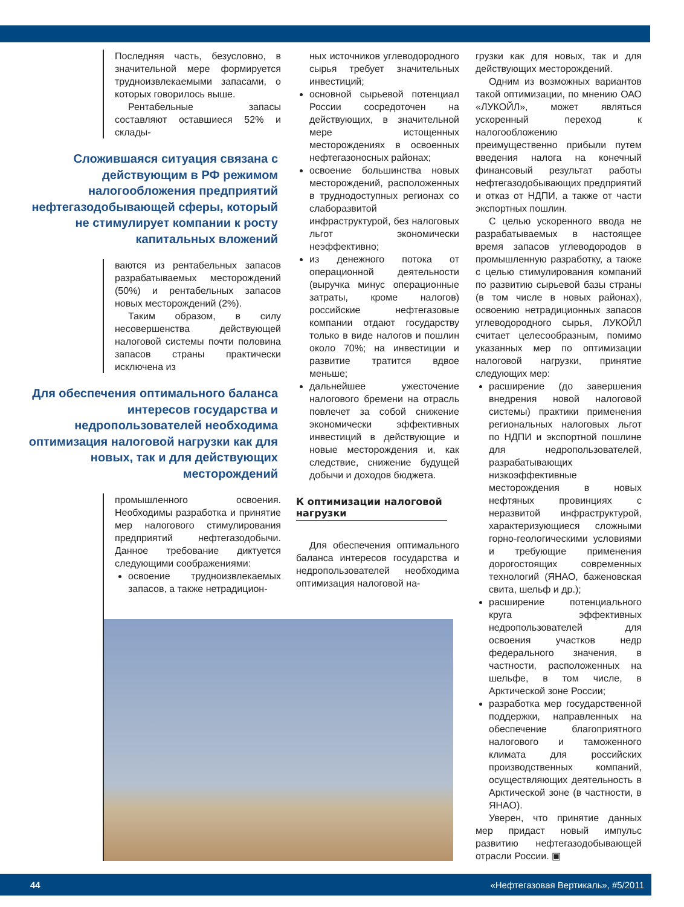Последняя часть, безусловно, в значительной мере формируется трудноизвлекаемыми запасами, о которых говорилось выше.
Рентабельные запасы составляют оставшиеся 52% и склады-
Сложившаяся ситуация связана с действующим в РФ режимом налогообложения предприятий нефтегазодобывающей сферы, который не стимулирует компании к росту капитальных вложений
ваются из рентабельных запасов разрабатываемых месторождений (50%) и рентабельных запасов новых месторождений (2%).
Таким образом, в силу несовершенства действующей налоговой системы почти половина запасов страны практически исключена из
Для обеспечения оптимального баланса интересов государства и недропользователей необходима оптимизация налоговой нагрузки как для новых, так и для действующих месторождений
промышленного освоения. Необходимы разработка и принятие мер налогового стимулирования предприятий нефтегазодобычи. Данное требование диктуется следующими соображениями:
освоение трудноизвлекаемых запасов, а также нетрадицион-
ных источников углеводородного сырья требует значительных инвестиций;
основной сырьевой потенциал России сосредоточен на действующих, в значительной мере истощенных месторождениях в освоенных нефтегазоносных районах;
освоение большинства новых месторождений, расположенных в труднодоступных регионах со слаборазвитой инфраструктурой, без налоговых льгот экономически неэффективно;
из денежного потока от операционной деятельности (выручка минус операционные затраты, кроме налогов) российские нефтегазовые компании отдают государству только в виде налогов и пошлин около 70%; на инвестиции и развитие тратится вдвое меньше;
дальнейшее ужесточение налогового бремени на отрасль повлечет за собой снижение экономически эффективных инвестиций в действующие и новые месторождения и, как следствие, снижение будущей добычи и доходов бюджета.
К оптимизации налоговой нагрузки
Для обеспечения оптимального баланса интересов государства и недропользователей необходима оптимизация налоговой на-
грузки как для новых, так и для действующих месторождений.
Одним из возможных вариантов такой оптимизации, по мнению ОАО «ЛУКОЙЛ», может являться ускоренный переход к налогообложению преимущественно прибыли путем введения налога на конечный финансовый результат работы нефтегазодобывающих предприятий и отказ от НДПИ, а также от части экспортных пошлин.
С целью ускоренного ввода не разрабатываемых в настоящее время запасов углеводородов в промышленную разработку, а также с целью стимулирования компаний по развитию сырьевой базы страны (в том числе в новых районах), освоению нетрадиционных запасов углеводородного сырья, ЛУКОЙЛ считает целесообразным, помимо указанных мер по оптимизации налоговой нагрузки, принятие следующих мер:
расширение (до завершения внедрения новой налоговой системы) практики применения региональных налоговых льгот по НДПИ и экспортной пошлине для недропользователей, разрабатывающих низкоэффективные месторождения в новых нефтяных провинциях с неразвитой инфраструктурой, характеризующиеся сложными горно-геологическими условиями и требующие применения дорогостоящих современных технологий (ЯНАО, баженовская свита, шельф и др.);
расширение потенциального круга эффективных недропользователей для освоения участков недр федерального значения, в частности, расположенных на шельфе, в том числе, в Арктической зоне России;
разработка мер государственной поддержки, направленных на обеспечение благоприятного налогового и таможенного климата для российских производственных компаний, осуществляющих деятельность в Арктической зоне (в частности, в ЯНАО).
Уверен, что принятие данных мер придаст новый импульс развитию нефтегазодобывающей отрасли России. ▣
44 «Нефтегазовая Вертикаль», #5/2011